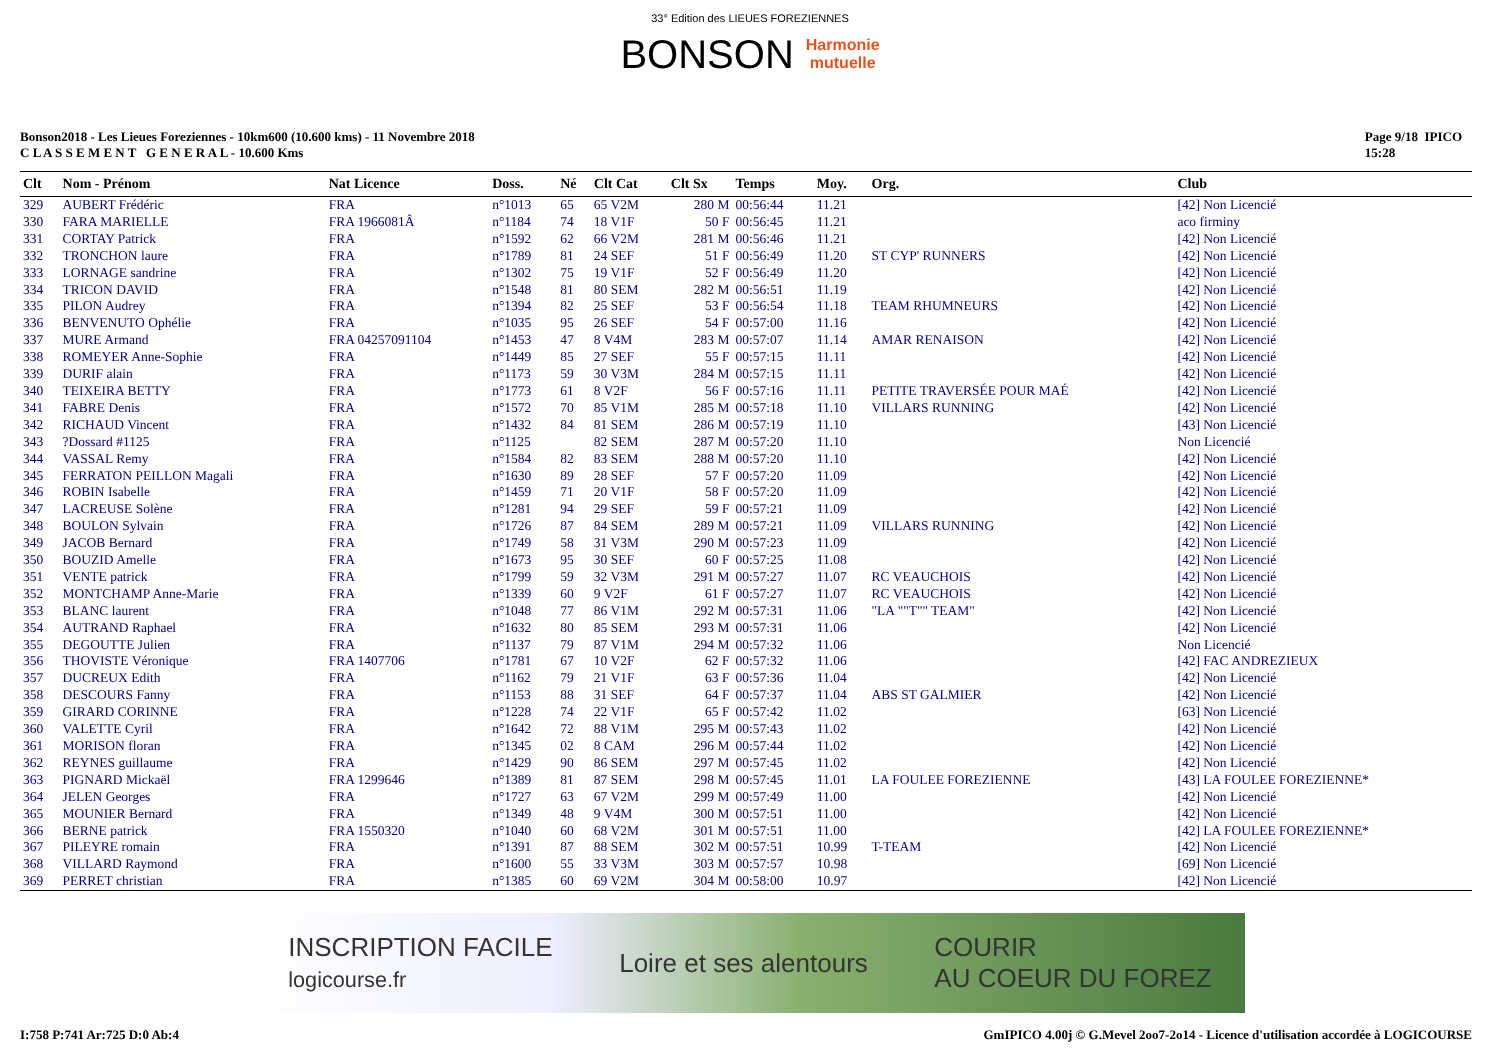33° Edition des LIEUES FOREZIENNES
BONSON Harmonie
mutuelle
Bonson2018 - Les Lieues Foreziennes - 10km600 (10.600 kms) - 11 Novembre 2018
C L A S S E M E N T G E N E R A L - 10.600 Kms
Page 9/18 IPICO
15:28
| Clt | Nom - Prénom | Nat Licence | Doss. | Né | Clt Cat | Clt Sx | Temps | Moy. | Org. | Club |
| --- | --- | --- | --- | --- | --- | --- | --- | --- | --- | --- |
| 329 | AUBERT Frédéric | FRA | n°1013 | 65 | 65 V2M | 280 M | 00:56:44 | 11.21 | | [42] Non Licencié |
| 330 | FARA MARIELLE | FRA 1966081Â | n°1184 | 74 | 18 V1F | 50 F | 00:56:45 | 11.21 | | aco firminy |
| 331 | CORTAY Patrick | FRA | n°1592 | 62 | 66 V2M | 281 M | 00:56:46 | 11.21 | | [42] Non Licencié |
| 332 | TRONCHON laure | FRA | n°1789 | 81 | 24 SEF | 51 F | 00:56:49 | 11.20 | ST CYP' RUNNERS | [42] Non Licencié |
| 333 | LORNAGE sandrine | FRA | n°1302 | 75 | 19 V1F | 52 F | 00:56:49 | 11.20 | | [42] Non Licencié |
| 334 | TRICON DAVID | FRA | n°1548 | 81 | 80 SEM | 282 M | 00:56:51 | 11.19 | | [42] Non Licencié |
| 335 | PILON Audrey | FRA | n°1394 | 82 | 25 SEF | 53 F | 00:56:54 | 11.18 | TEAM RHUMNEURS | [42] Non Licencié |
| 336 | BENVENUTO Ophélie | FRA | n°1035 | 95 | 26 SEF | 54 F | 00:57:00 | 11.16 | | [42] Non Licencié |
| 337 | MURE Armand | FRA 04257091104 | n°1453 | 47 | 8 V4M | 283 M | 00:57:07 | 11.14 | AMAR RENAISON | [42] Non Licencié |
| 338 | ROMEYER Anne-Sophie | FRA | n°1449 | 85 | 27 SEF | 55 F | 00:57:15 | 11.11 | | [42] Non Licencié |
| 339 | DURIF alain | FRA | n°1173 | 59 | 30 V3M | 284 M | 00:57:15 | 11.11 | | [42] Non Licencié |
| 340 | TEIXEIRA BETTY | FRA | n°1773 | 61 | 8 V2F | 56 F | 00:57:16 | 11.11 | PETITE TRAVERSÉE POUR MAÉ | [42] Non Licencié |
| 341 | FABRE Denis | FRA | n°1572 | 70 | 85 V1M | 285 M | 00:57:18 | 11.10 | VILLARS RUNNING | [42] Non Licencié |
| 342 | RICHAUD Vincent | FRA | n°1432 | 84 | 81 SEM | 286 M | 00:57:19 | 11.10 | | [43] Non Licencié |
| 343 | ?Dossard #1125 | FRA | n°1125 | | 82 SEM | 287 M | 00:57:20 | 11.10 | | Non Licencié |
| 344 | VASSAL Remy | FRA | n°1584 | 82 | 83 SEM | 288 M | 00:57:20 | 11.10 | | [42] Non Licencié |
| 345 | FERRATON PEILLON Magali | FRA | n°1630 | 89 | 28 SEF | 57 F | 00:57:20 | 11.09 | | [42] Non Licencié |
| 346 | ROBIN Isabelle | FRA | n°1459 | 71 | 20 V1F | 58 F | 00:57:20 | 11.09 | | [42] Non Licencié |
| 347 | LACREUSE Solène | FRA | n°1281 | 94 | 29 SEF | 59 F | 00:57:21 | 11.09 | | [42] Non Licencié |
| 348 | BOULON Sylvain | FRA | n°1726 | 87 | 84 SEM | 289 M | 00:57:21 | 11.09 | VILLARS RUNNING | [42] Non Licencié |
| 349 | JACOB Bernard | FRA | n°1749 | 58 | 31 V3M | 290 M | 00:57:23 | 11.09 | | [42] Non Licencié |
| 350 | BOUZID Amelle | FRA | n°1673 | 95 | 30 SEF | 60 F | 00:57:25 | 11.08 | | [42] Non Licencié |
| 351 | VENTE patrick | FRA | n°1799 | 59 | 32 V3M | 291 M | 00:57:27 | 11.07 | RC VEAUCHOIS | [42] Non Licencié |
| 352 | MONTCHAMP Anne-Marie | FRA | n°1339 | 60 | 9 V2F | 61 F | 00:57:27 | 11.07 | RC VEAUCHOIS | [42] Non Licencié |
| 353 | BLANC laurent | FRA | n°1048 | 77 | 86 V1M | 292 M | 00:57:31 | 11.06 | "LA ""T"" TEAM" | [42] Non Licencié |
| 354 | AUTRAND Raphael | FRA | n°1632 | 80 | 85 SEM | 293 M | 00:57:31 | 11.06 | | [42] Non Licencié |
| 355 | DEGOUTTE Julien | FRA | n°1137 | 79 | 87 V1M | 294 M | 00:57:32 | 11.06 | | Non Licencié |
| 356 | THOVISTE Véronique | FRA 1407706 | n°1781 | 67 | 10 V2F | 62 F | 00:57:32 | 11.06 | | [42] FAC ANDREZIEUX |
| 357 | DUCREUX Edith | FRA | n°1162 | 79 | 21 V1F | 63 F | 00:57:36 | 11.04 | | [42] Non Licencié |
| 358 | DESCOURS Fanny | FRA | n°1153 | 88 | 31 SEF | 64 F | 00:57:37 | 11.04 | ABS ST GALMIER | [42] Non Licencié |
| 359 | GIRARD CORINNE | FRA | n°1228 | 74 | 22 V1F | 65 F | 00:57:42 | 11.02 | | [63] Non Licencié |
| 360 | VALETTE Cyril | FRA | n°1642 | 72 | 88 V1M | 295 M | 00:57:43 | 11.02 | | [42] Non Licencié |
| 361 | MORISON floran | FRA | n°1345 | 02 | 8 CAM | 296 M | 00:57:44 | 11.02 | | [42] Non Licencié |
| 362 | REYNES guillaume | FRA | n°1429 | 90 | 86 SEM | 297 M | 00:57:45 | 11.02 | | [42] Non Licencié |
| 363 | PIGNARD Mickaël | FRA 1299646 | n°1389 | 81 | 87 SEM | 298 M | 00:57:45 | 11.01 | LA FOULEE FOREZIENNE | [43] LA FOULEE FOREZIENNE* |
| 364 | JELEN Georges | FRA | n°1727 | 63 | 67 V2M | 299 M | 00:57:49 | 11.00 | | [42] Non Licencié |
| 365 | MOUNIER Bernard | FRA | n°1349 | 48 | 9 V4M | 300 M | 00:57:51 | 11.00 | | [42] Non Licencié |
| 366 | BERNE patrick | FRA 1550320 | n°1040 | 60 | 68 V2M | 301 M | 00:57:51 | 11.00 | | [42] LA FOULEE FOREZIENNE* |
| 367 | PILEYRE romain | FRA | n°1391 | 87 | 88 SEM | 302 M | 00:57:51 | 10.99 | T-TEAM | [42] Non Licencié |
| 368 | VILLARD Raymond | FRA | n°1600 | 55 | 33 V3M | 303 M | 00:57:57 | 10.98 | | [69] Non Licencié |
| 369 | PERRET christian | FRA | n°1385 | 60 | 69 V2M | 304 M | 00:58:00 | 10.97 | | [42] Non Licencié |
INSCRIPTION FACILE
logicourse.fr Loire et ses alentours COURIR
AU COEUR DU FOREZ
I:758 P:741 Ar:725 D:0 Ab:4 GmIPICO 4.00j © G.Mevel 2oo7-2o14 - Licence d'utilisation accordée à LOGICOURSE